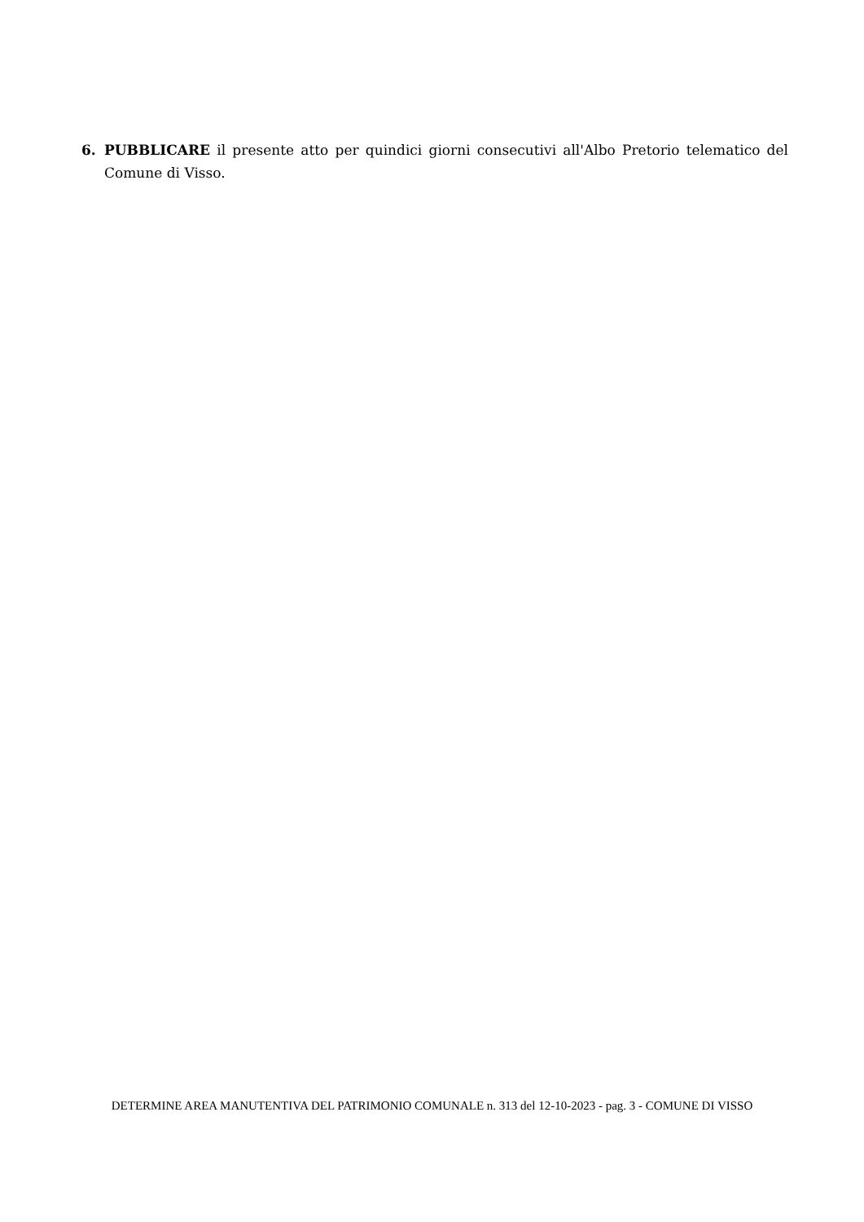6. PUBBLICARE il presente atto per quindici giorni consecutivi all'Albo Pretorio telematico del Comune di Visso.
DETERMINE AREA MANUTENTIVA DEL PATRIMONIO COMUNALE n. 313 del 12-10-2023 - pag. 3 - COMUNE DI VISSO